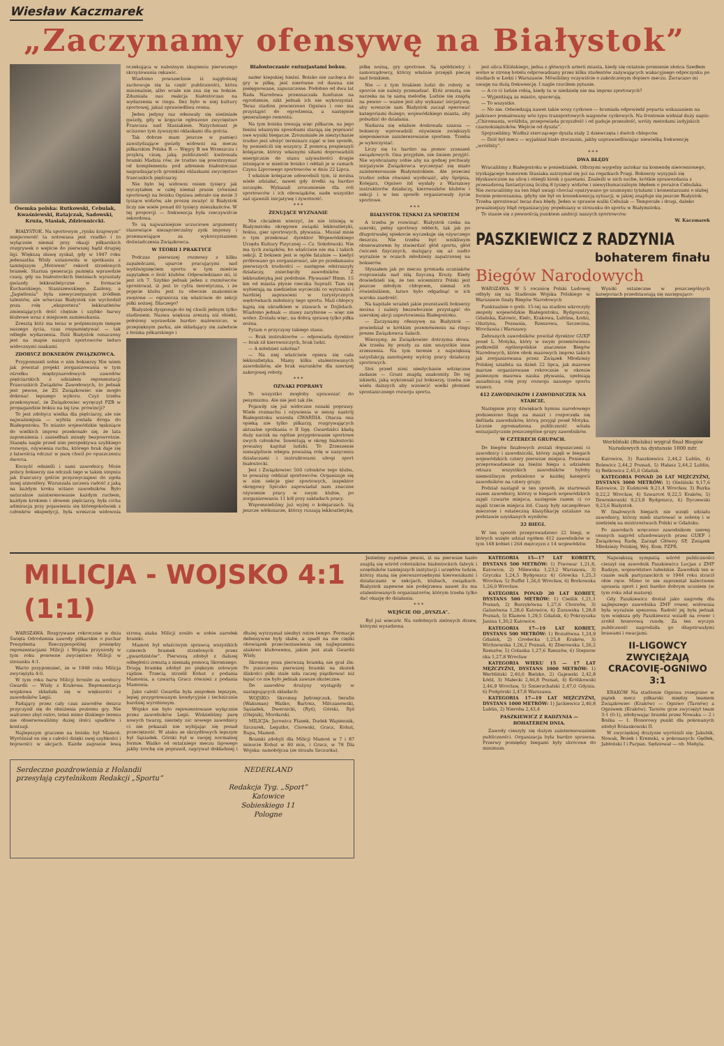Wiesław Kaczmarek
„Zaczynamy ofensywę na Białystok”
Ósemka polska: Rutkowski, Cebulak, Kwaśniewski, Ratajczak, Sadowski, Kruża, Stasiak, Zdzienniccki.
BIAŁYSTOK. Na sportowym „rynku krajowym” miejscowość ta notowana jest rzadko i to wyłącznie niemal przy okazji piłkarskich rozgrywek o wejście do pierwszej bądź drugiej ligi. Większą sławę zyskał, gdy w 1947 roku jedenastka Wisły ustanowiła w spotkaniu z tamtejszym „Motorem” rekord strzelonych bramek. Starsza generacja pamięta wprawdzie czasy, gdy na białostockich bieżniach wyrastały gwiazdy lekkoatletyczne w formacie Kucharskiego, Staniszewskiego. Zasłony, a „Jagiellonia” była niewyczerpanym źródłem talentów, ale wówczas Białystok nie wychodził poza rolę „eksportera” lekkoatletów zmieniających dość chętnie i szybko barwy klubowe wraz z miejscem zamieszkania.
Zresztą któż ma teraz w pośpiesznym tempie naszego życia, czas rozpamiętywać — tak odległe wydarzenia. Dziś Białystok oznaczony jest na mapie naszych sportowców ledwo widocznymi znakami.
ZDOBYCZ BOKSERÓW ZWIĄZKOWCA.
Przypomnieli sobie o nim bokserzy Nie wiem jak powstał projekt zorganizowania w tym ośrodku międzynarodowych zawodów pięściarskich z udziałem reprezentacji Francuskich Związków Zawodowych, to jednak jest pewne, że ZS Związkowiec nie mogło dokonać lepszego wyboru. Czyż trzeba przekonywać, że Związkowiec wyręczył PZB w propagandzie boksu na tej tzw. prowincji?
To jest zdobycz wielka dla pięściarzy, ale nie najważniejsza — wybita została droga do Białegostoku. To miasto wojewódzkie tęskniące do wielkich imprez przekonało się, że lata zapomnienia i zaniedbań minęły bezpowrotnie. Stanęła nagle przed nim perspektywa szybkiego rozwoju, ożywienia ruchu, którego brak daje się z łatwością odczuć w parę chwil po opuszczeniu dworca.
Korzyść odnieśli i sami zawodnicy. Może polscy bokserzy nie odczuli tego w takim stopniu jak francuscy goście przyzwyczajeni do zgoła innej atmosfery. Wzruszała szczera radość z jaką na każdym kroku witano zawodników. Było naturalnie zainteresowanie każdym ruchem, każdym krokiem i słowem pięściarzy, była cicha admiracja przy pojawieniu się któregokolwiek z członków ekspedycji, była wreszcie widownia oczekująca w nabożnym skupieniu pierwszego skrzyżowania rękawic.
Wiadomo powszechnie iż najgłośniej zachowuje się ta część publiczności, która minimalnie, albo wcale nie zna się na boksie. Zdumiała nas reakcja białostoczan na wydarzenia w ringu. Ileż było w niej kultury sportowej, jakaż sprawiedliwa ocena.
Jeden jedyny raz odezwały się nieśmiałe gwizdy, gdy w kogucie ogłoszono zwycięstwo Francuza nad Stasiakiem. Natychmiast je uciszono tym żywszymi oklaskami dla gościa.
Tak dobrze mam jeszcze w pamięci zawstydzające gwizdy widowni na meczu piłkarskim Polska B — Węgry B we Wrzeszczu i przykrą ciszę, jaką publiczność kwitowała bramki Madzia rów, że trudno się powstrzymać od komplementu pod adresem białostoczan nagradzających gromkimi oklaskami zwycięstwo francuskich pięściarzy.
Nie było tej widowni osiem tysięcy jak wyczytałem w całej niemal prasie (również sportowej) na boisku Ogniwa zebrało się może 3 tysiące widzów, ale proszę zważyć iż Białystok liczy nie wiele ponad 60 tysięcy mieszkańców. W tej proporcji — frekwencja była rzeczywiście rekordowa.
To są najważniejsze uczuciowe argumenty stanowiące niezaprzeczalny zysk imprezy i przemawiające za wykorzystaniem doświadczenia Związkowca.
W TEORII I PRAKTYCE
Podczas pierwszej rozmowy z kilku zapaleńcami, uparcie pracującymi nad wydźwignięciem sportu w tym mieście zapytałem o ilość klubów. Odpowiedziano mi, iż jest ich 7. Szybko jednak jeden z rozmówców sprostował, iż jest to cyfra teoretyczna, i że pojęcie klubu jest tu obecnie znakomicie zwężone — ogranicza się właściwie do sekcji piłki nożnej. Dlaczego?
Białystok dysponuje do tej chwili jednym tylko stadionem. Nazwa większa zresztą niż obiekt, położony wprawdzie bardzo malowniczo, w przepięknym parku, ale składający się zaledwie z boiska piłkarskiego i
Białostoczanie entuzjastami boksu.
nader kiepskiej bieżni. Boisko nie zachęca do gry w piłkę, jest nierówne od dawna nie pielęgnowane, zapuszczone. Podobno od dwu lat Rada Narodowa przeznaczała fundusze na ogrodzenie, nikt jednak ich nie wykorzystał. Teraz stadion powierzono Ogniwu i ono ma przystąpić do ogrodzenia, a następnie generalnego remontu.
Na tym boisku trenują więc piłkarze, na jego bieżni własnymi sposobami starają się poprawić swe wyniki biegacze. Zrozumiałe że niestychanie trudno jest ułożyć terminarz zajęć w ten sposób, by pomieścili się wszyscy. Z pomocą pospieszyli kolejarze, którzy własnymi siłami doprowadzili energicznie do stanu używalności drugie istniejące w mieście boisko i oddali je w ramach Czynu Lipcowego sportowców w dniu 22 Lipca.
I właśnie kolejarze udowodnili tym, iż można wiele zdziałać, nawet gdy środki są bardzo szczupłe. Wykazali zrozumienie dla roli sportowców i ich obowiązków, nade wszystko zaś ujawnili inicjatywę i żywotność.
* * *
ŻENUJĄCE WYZNANIE
Nie chciałem wierzyć, że nie istnieją w Białymstoku okręgowe związki lekkoatletyki, boksu, gier sportowych, pływania.. Musiał mnie o tym przekonać dyrektor Wojewódzkiego Urzędu Kultury Fizycznej — Cz. Sokołowski. Nie ma tych związków, bo właściwie nie ma i takich sekcji. Z boksem jest w ogóle fatalnie — kiedyś próbowano go zorganizować, ale po przełamaniu pierwszych trudności — następne odstraszyły działaczy, zniechęciły zawodników. Z lekkoatletyką jest podobnie. Pływanie? Hmm. 15 km od miasta płynie rzeczka Supraśl. Tam się wybierają na niedzielne wycieczki co wytrwalsi i bardziej zaprawieni w turystycznych wędrówkach miłośnicy tego sportu. Mali chłopcy kąpią się ukradkiem w stawach w Dojlidach. Wiadomo jednak — stawy zarybione — więc nie wolno. Została więc, na dobrą sprawę tylko piłka nożna.
Pytam o przyczyny takiego stanu.
— Brak instruktorów — odpowiada dyrektor — brak sił kierowniczych, brak ludzi.
— A młodzież szkolna?
— Na niej właściwie opiera się cała lekkoatletyka. Mamy kilku utalentowanych zawodników, ale brak warunków dla szerszej zakrojonej roboty.
* * *
OZNAKI POPRAWY
To wszystko mogłoby uprawniać do pesymizmu. Ale nie jest tak źle.
Pojawiły się już widoczne oznaki poprawy. Wiele rozmachu i ożywienia w senny nastrój Białegostoku wniosła GWARDIA. Otacza ona opieką nie tylko piłkarzy, rozgrywających aktualne spotkania o II ligę. Gwardziści kładą duży nacisk na ogólne przygotowanie sportowe swych członków. Inwestują w okręg białostocki poważny kapitał ludzki. To Zrzeszenie niewątpliwie odegra poważną rolę w nasyceniu działaczami i instruktorami ubogi sport białostocki.
Jest i Związkowiec 500 członków tego klubu, to poważny oddział sportowców. Organizuje się w nim sekcje gier sportowych, inspektor okręgowy Spiczko zapowiadał nam znaczne ożywienie pracy w swym klubie, po zorganizowaniu 11 kół przy zakładach pracy.
Wspomnieliśmy już wyżej o kolejarzach. Są jeszcze włókniarze, którzy ruszają lekkoatletykę, piłkę nożną, gry sportowe. Są spółdzielcy i samorządowcy, którzy właśnie przejęli pieczę nad boiskiem.
Nie — z tym brakiem ludzi do roboty w sporcie nie należy przesadzać. Któż zresztą nie narzeka na tę samą melodię. Ludzie się znajdą na pewno — ważne jest aby wykazać inicjatywę, aby wreszcie sam Białystok zaczął operować kategoriami dużego, wojewódzkiego miasta, aby pobudzić do działania.
Nadarza się właśnie doskonała szansa — bokserzy wprowadzili ożywienie zwiększyli niepomiernie zainteresowanie sportem. Trzeba je wykorzystać.
Liczy się tu bardzo na pomoc zrzeszeń związkowych. Ona przyjdzie, nie śmiem przyjść. Nie wyobrażamy sobie aby na godnej pochwały inicjatywie Związkowca wyczerpać się miało zainteresowanie Białymstokiem. Ale przecież trudno sobie również wyobrazić, aby Spójnia, Kolejarz, Ogniwo itd wysłały z Warszawy instruktorów działaczy, kierowników klubów i sekcji i w ten sposób organizowały życie sportowe.
* * *
BIAŁYSTOK TĘSKNI ZA SPORTEM
A trzeba je rozwinąć. Białystok czeka na szeroki, pełny sportowy oddech, tak jak po długotrwałej spiekocie wyczekuje się ożywczego deszczu. Nie trzeba być wnikliwym obserwatorem by stwierdzić głód sportu, głód ćwiczeń fizycznych, malujący się aż nadto wyraźnie w oczach młodzieży zapatrzonej na bokserów.
Słyszałem jak po meczu gromada uczniaków rozprawiała nad siłą fizyczną Kruży. Kiedy dowiedzieli się, że ten wicemistrz Polski jest jeszcze młodym chłopcem, niemal ich rówieśnikiem, łatwo było odgadnąć w ich wzroku zazdrość.
Na kapitale wrażeń jakie pozostawili bokserzy można i należy bezzwłocznie przystąpić do szerokiej akcji usportowienia Białegostoku.
— Zaczynamy ofensywę na Białystok — powiedział w krótkim przemówieniu na ringu prezes Związkowca Salach.
Wierzymy, że Związkowiec dotrzyma słowa. Ale trzeba by poszły za nim wszystkie inne zrzeszenia. Na tym terenie z największą satysfakcją zanotujemy wyścig pracy działaczy sportowych.
Stoi przed nimi niesłychanie wdzięczne zadanie — Grunt znajdą znakomity. Do tej iskierki, jaką wykrzesali już bokserzy, trzeba nie wielu dalszych aby wzniecić wielki płomień spontanicznego rozwoju sportu.
jest ulica Kilińskiego, jedna z głównych arterii miasta, kiedy się ostatnie promienie słońca Szedłem wolno w stronę hotelu odprowadzany przez kilku studentów zażywających wakacyjnego odpoczynku po studiach w Łodzi i Warszawie. Mówiliśmy oczywiście o zakończonym dopiero meczu. Zwracano mi uwagę na dużą frekwencję. I nagle rzuciłem pytanie.
— A co ci ludzie robią, kiedy tu w niedzielę nie ma imprez sportowych?
— Wyjeżdżają za miasto, spacerują.
— To wszystko.
— No nie. Odwiedzają nawet takie wozy cyrkowe — brzmiała odpowiedź poparta wskazaniem na jaskrawo pomalowany wóz typu transportowych wagonów cyrkowych. Na frontonie widniał duży napis: „Chiromanta, wróżbita, przepowiada przyszłość i od gaduje przeszłość, wróży metodami indyjskich czarnoksiężników. Wejście od dyszla”.
Spojrzeliśmy. Wzdłuż sterczącego dyszla stały 2 dziewczęta i dwóch chłopców.
— Dziś był mecz — wyjaśniał biało stoczanin, jakby usprawiedliwiając niewielką frekwencję „wróżbity”.
* * *
DWA BŁĘDY
Wracaliśmy z Białegostoku w poniedziałek. Olbrzymi wygodny autokar na komendę nieocenionego, tryskającego humorem Stasiaka zatrzymał się już na rogatkach Pragi. Bokserzy wysypali się błyskawicznie na ulicę i obiegli kiosk z gazetami. Znaleźli w nich suche, krótkie sprawozdania z przesadzoną fantastyczną liczbą 8 tysięcy widzów i niewytłumaczalnym błędem o porażce Cebulaka. Nie zwracaliśmy na ten błąd uwagi chociaż opatrywano go szumnymi tytułami i komentarzami o słabej formie pomorzanina, gdyby nie był on konsekwencją sytuacji, w jakiej znajduje się jeszcze Białystok. Trzeba sprostować teraz dwa błędy. Jeden w sprawie walki Cebulak — Temporale i drugi, daleko poważniejszy błąd organizacyjny popełniany w stosunku do sportu w Białymstoku.
To stanie się z pewnością punktem ambicji naszych sportowców.
W. Kaczmarek
PASZKIEWICZ Z RADZYNIA
bohaterem finału
Biegów Narodowych
WARSZAWA. W 5 rocznicę Polski Ludowej odbyły się na Stadionie Wojska Polskiego w Warszawie finały Biegów Narodowych
Punktualnie o godz. 15-tej na stadion wkroczyły zespoły wojewódzkie Białegostoku, Bydgoszczy, Gdańska, Katowic, Kielc, Krakowa, Lublina, Łodzi, Olsztyna, Poznania, Rzeszowa, Szczecina, Wrocławia i Warszawy.
Zebranych zawodników powitał dyrektor GUKF poseł L. Motyka, który w swym przemówieniu podkreślił ogólnopolskie znaczenie Biegów Narodowych, które obok masowych imprez takich jak zorganizowana przez Związek Młodzieży Polskiej sztafeta na dzień 22 lipca, jak masowe marsze organizowane rokrocznie w okresie jesiennym masowa nauka pływania, spełniają zasadniczą rolę przy rozwoju naszego sportu wszerz.
412 ZAWODNIKÓW I ZAWODNICZEK NA STARCIE.
Następnie przy dźwiękach hymnu narodowego podniesiono flagę na maszt i rozpoczęła się defilada zawodników, którą przyjął poseł Motyka. Licznie zgromadzona publiczność witała entuzjastycznie poszczególne grupy zawodników.
W CZTERECH GRUPACH.
Do biegów finałowych zostali dopuszczeni ci zawodnicy i zawodniczki, którzy zajęli w biegach wojewódzkich cztery pierwsze miejsca. Ponieważ przeprowadzenie na bieżni biegu z udziałem odrazu wszystkich zawodników byłoby niemożliwym podzielono w każdej kategorii zawodników na cztery grupy.
Podział nastąpił w ten sposób, że startowali razem zawodnicy, którzy w biegach wojewódzkich zajęli czwarte miejsca, następnie razem ci co zajęli trzecie miejsca itd. Czasy były szczegółowo mierzone i ostateczną klasyfikację ustalano na podstawie uzyskanych wyników.
22 BIEGI.
W ten sposób przeprowadzono 22 biegi, w których wzięło udział ogółem 412 zawodników w tym 148 kobiet i 264 mężczyzn z 14 województw.
Wyniki ostateczne w poszczególnych kategoriach przedstawiają się następująco:
Werbliński (Bielsko) wygrał finał Biegów Narodowych na dystansie 1000 mtr.
Katowice, 3) Raszkiewicz 2,44,2 Lublin, 4) Rolewicz 2,44,2 Poznań, 5) Hałasz 2,44,2 Lublin, 6) Bełkowicz 2,45,0 Gdańsk.
KATEGORIA PONAD 20 LAT MĘŻCZYŹNI, DYSTANS 3000 METRÓW: 1) Oleśiński 9,17,6 Katowice, 2) Kuśmirek 9,21,4 Wrocław, 3) Burka 9,22,2 Wrocław, 4) Szwarcot 9,22,5 Kraków, 5) Dzwonkowski 9,23,8 Bydgoszcz, 6) Dyczewski 9,23,6 Białystok.
W finałowych biegach nie wzięli udziału zawodnicy, którzy mieli startować w sobotę i w niedzielę na mistrzostwach Polski w Gdańsku.
Po zawodach wręczono zawodnikom szereg cennych nagród ufundowanych przez GUKF i Związkową Radę, Zarząd Główny SP, Związek Młodzieży Polskiej, Woj. Kom. PZPR.
MILICJA - WOJSKO 4:1 (1:1)
WARSZAWA. Rozgrywane rokrocznie w dniu Święta Odrodzenia zawody piłkarskie o puchar Prezydenta Rzeczypospolitej pomiędzy reprezentacjami Milicji i Wojska przyniosły w tym roku ponowne zwycięstwo Milicji w stosunku 4:1.
Warto przypomnieć, że w 1948 roku Milicja zwyciężyła 4:0.
W tym roku barw Milicji broniło za wodnicy Gwardii — Wisły z Krakowa. Reprezentacja wojskowa składała się w większości z zawodników Legii.
Padający przez cały czas zawodów deszcz przyczynił się do obniżenia poziomu gry. Nie walczono zbyt ostro, toteż mimo śliskiego terenu nie obserwowaliśmy dużej ilości upadków i kontuzji.
Najlepszym graczem na boisku był Mamoń. Wyróżniał on się z całości dzięki swej szybkości i bojowości w akcjach. Każde zagranie lewą stroną ataku Milicji nosiło w sobie zarodek bramki.
Mamoń był właściwym sprawcą wszystkich czterech bramek strzelonych przez „gwardzistów”. Pierwszą zdobył z dalszej odległości zresztą z niemałą pomocą Skromnego. Drugą bramkę zdobył po pięknym solowym rajdzie. Trzecią strzelił Kohut z podania Mamonia, a czwartą Gracz również z podania Mamonia.
Jako całość Gwardia była zespołem lepszym, lepiej przygotowanym kondycyjnie i technicznie bardziej wyrobionym.
Wojsko nie było reprezentowane wyłącznie przez zawodników Legii. Widzieliśmy parę nowych twarzy, niestety nic nowego zawodnicy ci nie pokazali nie wybijając się ponad przeciętność. W ataku ze skrzydłowych lepszym był Sąsiadek. Górski był w swojej normalnej formie. Waśko od ostatniego meczu ligowego jakby trochę się poprawił, zagrywał dokładniej i dłużej wytrzymał niezbyt ostre tempo. Formacje defensywne były słabe, a spadł na nie ciężki obowiązek przeciwstawienia się najlepszemu atakowi klubowemu, jakim jest atak Gwardii Wisły.
Skromny poza pierwszą bramką nie grał źle. Po puszczeniu pierwszej bramki na skutek śliskości piłki stale szła raczej piąstkować niż łapać co nie było jednak zawsze skuteczne.
Do zawodów drużyny wystąpiły w następujących składach:
WOJSKO: Skromny Jędrzejczuk, Serafin (Waksman) Waśko, Bartosz, Milczanowski, Sąsiadek, Dwernicki, (Ryś), Górski, Ryś (Olejnik), Mordarski.
MILICJA: Jurowicz Flanek, Dudek Wapiennik, Szczurek, Legutko, Cisowski, Gracz, Kohut, Rupa, Mamoń.
Bramki zdobyli dla Milicji Mamoń w 7 i 87 minucie Kohut w 80 min, i Gracz, w 78 Dla Wojska: samobójcza (ze strzału Szczurka).
Serdeczne pozdrowienia z Holandii przesyłają czytelnikom Redakcji „Sportu”
NEDERLAND
Redakcja Tyg. „Sport”
Katowice
Sobieskiego 11
Pologne
Jesteśmy zupełnie pewni, iż na pierwsze hasło znajdą się wśród robotników białostockich fabryk i urzędników tamtejszych instytucji i urzędów ludzie, którzy staną się pierwszorzędnymi kierownikami i działaczami w sekcjach, klubach, związkach. Białystok zapewne nie podejrzewa nawet ilu ma utalentowanych organizatorów, którym trzeba tylko dać okazję do działania.
* * *
WEJŚCIE OD „DYSZLA”.
Był już wieczór. Na ozdobnych zielonych drzew, którymi wysadzona
KATEGORIA 15—17 LAT KOBIETY, DYSTANS 500 METRÓW: 1) Piwowar 1,21,8, Katowice, 2) Milewska 1,23,2 Warszawa, 3) Gryczka 1,24,5 Bydgoszcz 4) Górecka 1,25,3 Wrocław, 5) Ruffel 1,26,0 Wrocław, 6) Borkowska 1,26,0 Wrocław.
KATEGORIA PONAD 20 LAT KOBIET, DYSTANS 500 METRÓW: 1) Cieślik 1,21,1 Poznań, 2) Burzykówna 1,27,6 Chorzów, 3) Galusówna 1,28,6 Katowice, 4) Żurawska 1,28,8 Poznań, 5) Klamon 1,29,5 Gdańsk, 6) Pokrzyszka Janina 1,30,2 Katowice.
KATEGORIA 17—19 LAT KOBIET, DYSTANS 500 METRÓW: 1) Bożułówna 1,24,9 Gdańsk, 2) Grodecka 1,25,8 Kraków, 3) Wichnowska 1,26,2 Poznań, 4) Zberowska 1,26,2 Rzeszów, 5) Golanka 1,27,6 Rzeszów, 6) Stepnow ska 1,27,8 Wrocław
KATEGORIA WIEKU 15 — 17 LAT MĘŻCZYŹNI, DYSTANS 1000 METRÓW: 1) Werbliński 2,40,0 Bielsko, 2) Gajewski 2,42,8 Łódź, 3) Małecki 2,46,8 Poznań, 4) Królikowski 2,46,9 Wrocław, 5) Śmierzchalski 2,47,0 Gdynia. 6) Podgórski 2,47,8 Warszawa.
KATEGORIA 17—19 LAT MĘŻCZYŹNI, DYSTANS 1000 METRÓW: 1) Jackiewicz 2,40,8 Lublin, 2) Nieroba 2,43,4
PASZKIEWICZ Z RADZYNIA — BOHATEREM DNIA.
Zawody cieszyły się dużym zainteresowaniem publiczności. Organizacja była bardzo sprawna. Przerwy pomiędzy biegami były skrócone do minimum.
Największą sympatią wśród publiczności cieszył się zawodnik Paszkiewicz Lucjan z ZMP Radzyn, województwo lubelskie. Zawodnik ten w czasie walk partyzanckich w 1944 roku stracił obie ręce. Mimo to nie zaprzestał kalectwem uprawia sport i jest bardzo dobrym uczniem (w tym roku zdał maturę).
Gdy Paszkiewicz dostał jako nagrodę dla najlepszego zawodnika ZMP rower, widownia była wyraźnie speszona. Radość jej była jednak tym większa gdy Paszkiewicz wsiadł na rower i zrobił honorową rundę. Za ten wyczyn publiczność nagrodziła go długotrwałymi brawami i owacjami.
II-LIGOWCY ZWYCIĘŻAJĄ CRACOVIĘ-OGNIWO 3:1
KRAKÓW Na stadionie Ogniwa rozegrano w piątek mecz piłkarski między teamem Związkowiec (Kraków) — Ogniwo (Tarnów) a Ogniwem (Kraków). Tarnów grze zwyciężył team 3:1 (0:1), zdobywając bramki przez Nowaka — 2 i Bożka — 1. Honorowy punkt dla pokonanych zdobył Różankowski II.
W zwycięskiej drużynie wyróżnili się: Jakubik, Nowak, Bożek i Kremski, u pokonanych: Gędłek, Jabłoński I i Parpan. Sędziował — ob. Mehyla.